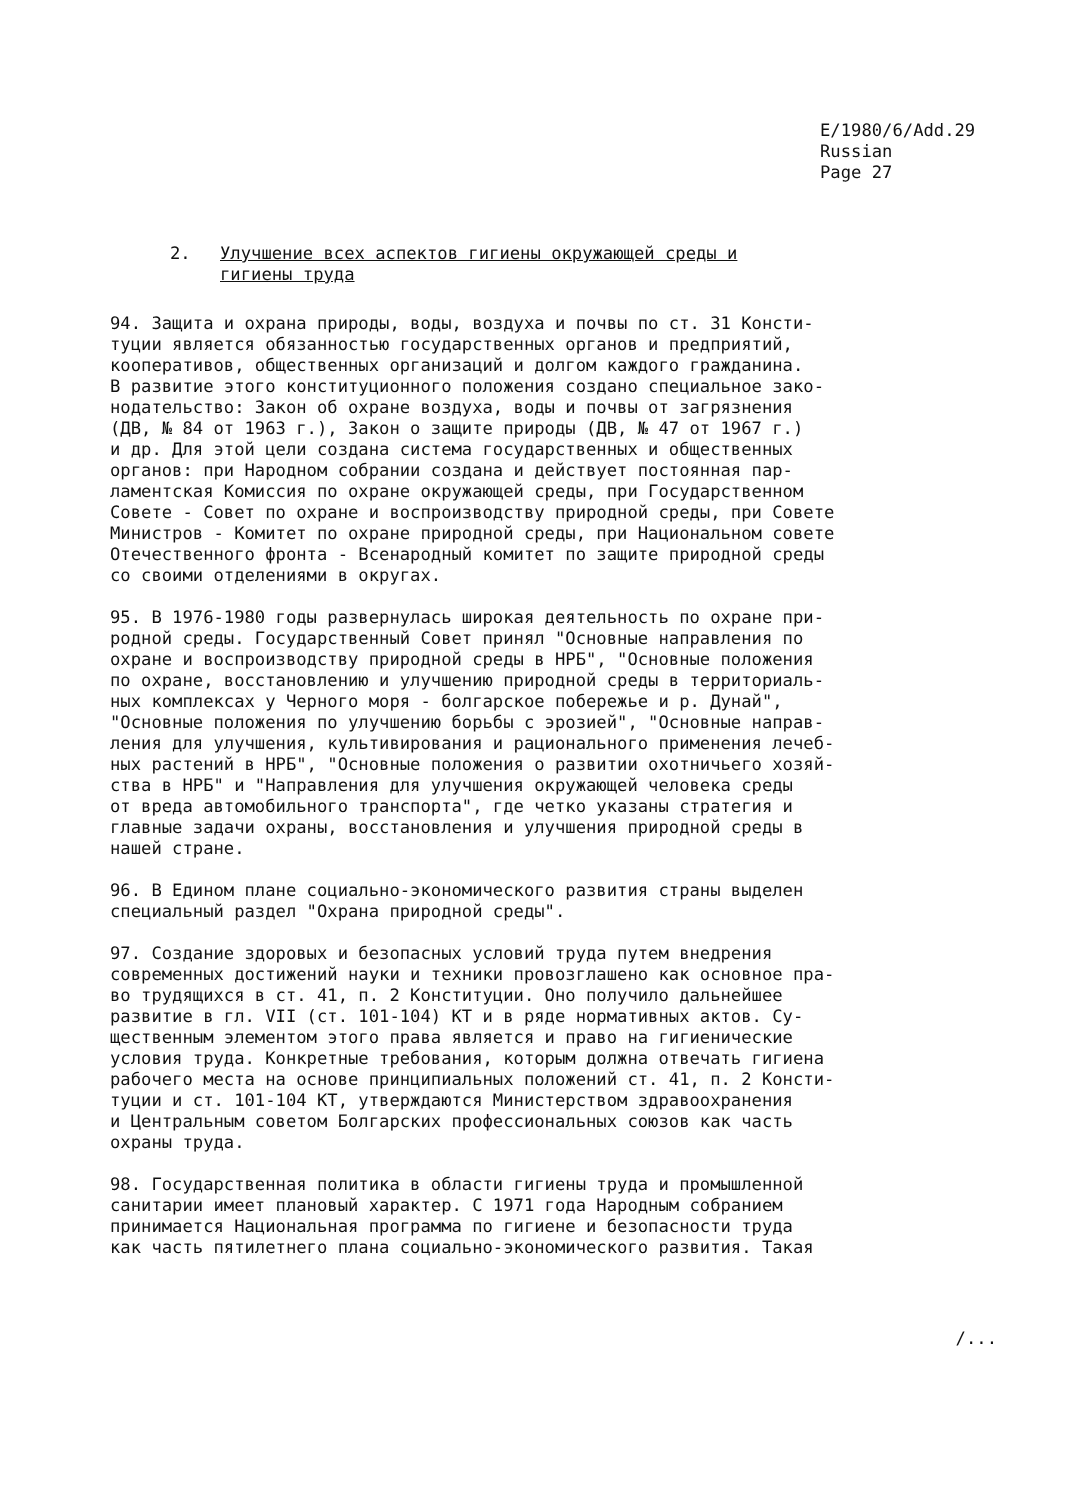E/1980/6/Add.29
Russian
Page 27
2. Улучшение всех аспектов гигиены окружающей среды и
гигиены труда
94. Защита и охрана природы, воды, воздуха и почвы по ст. 31 Консти- туции является обязанностью государственных органов и предприятий, кооперативов, общественных организаций и долгом каждого гражданина. В развитие этого конституционного положения создано специальное зако- нодательство: Закон об охране воздуха, воды и почвы от загрязнения (ДВ, № 84 от 1963 г.), Закон о защите природы (ДВ, № 47 от 1967 г.) и др. Для этой цели создана система государственных и общественных органов: при Народном собрании создана и действует постоянная пар- ламентская Комиссия по охране окружающей среды, при Государственном Совете - Совет по охране и воспроизводству природной среды, при Совете Министров - Комитет по охране природной среды, при Национальном совете Отечественного фронта - Всенародный комитет по защите природной среды со своими отделениями в округах.
95. В 1976-1980 годы развернулась широкая деятельность по охране при- родной среды. Государственный Совет принял "Основные направления по охране и воспроизводству природной среды в НРБ", "Основные положения по охране, восстановлению и улучшению природной среды в территориаль- ных комплексах у Черного моря - болгарское побережье и р. Дунай", "Основные положения по улучшению борьбы с эрозией", "Основные направ- ления для улучшения, культивирования и рационального применения лечеб- ных растений в НРБ", "Основные положения о развитии охотничьего хозяй- ства в НРБ" и "Направления для улучшения окружающей человека среды от вреда автомобильного транспорта", где четко указаны стратегия и главные задачи охраны, восстановления и улучшения природной среды в нашей стране.
96. В Едином плане социально-экономического развития страны выделен специальный раздел "Охрана природной среды".
97. Создание здоровых и безопасных условий труда путем внедрения современных достижений науки и техники провозглашено как основное пра- во трудящихся в ст. 41, п. 2 Конституции. Оно получило дальнейшее развитие в гл. VII (ст. 101-104) КТ и в ряде нормативных актов. Су- щественным элементом этого права является и право на гигиенические условия труда. Конкретные требования, которым должна отвечать гигиена рабочего места на основе принципиальных положений ст. 41, п. 2 Консти- туции и ст. 101-104 КТ, утверждаются Министерством здравоохранения и Центральным советом Болгарских профессиональных союзов как часть охраны труда.
98. Государственная политика в области гигиены труда и промышленной санитарии имеет плановый характер. С 1971 года Народным собранием принимается Национальная программа по гигиене и безопасности труда как часть пятилетнего плана социально-экономического развития. Такая
/...